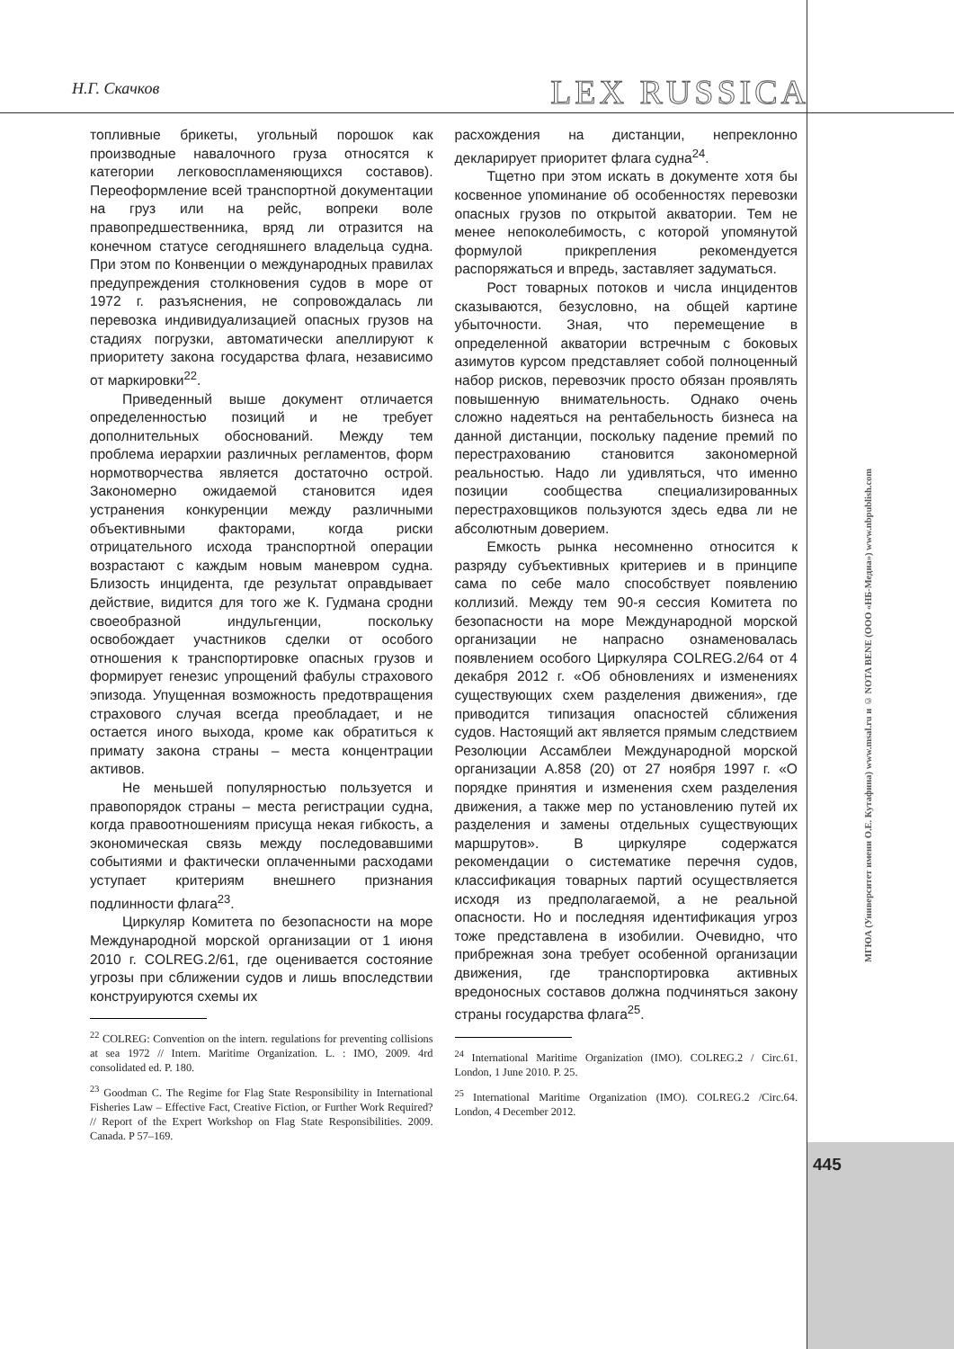Н.Г. Скачков
LEX RUSSICA
топливные брикеты, угольный порошок как производные навалочного груза относятся к категории легковоспламеняющихся составов). Переоформление всей транспортной документации на груз или на рейс, вопреки воле правопредшественника, вряд ли отразится на конечном статусе сегодняшнего владельца судна. При этом по Конвенции о международных правилах предупреждения столкновения судов в море от 1972 г. разъяснения, не сопровождалась ли перевозка индивидуализацией опасных грузов на стадиях погрузки, автоматически апеллируют к приоритету закона государства флага, независимо от маркировки<sup>22</sup>.
Приведенный выше документ отличается определенностью позиций и не требует дополнительных обоснований. Между тем проблема иерархии различных регламентов, форм нормотворчества является достаточно острой. Закономерно ожидаемой становится идея устранения конкуренции между различными объективными факторами, когда риски отрицательного исхода транспортной операции возрастают с каждым новым маневром судна. Близость инцидента, где результат оправдывает действие, видится для того же К. Гудмана сродни своеобразной индульгенции, поскольку освобождает участников сделки от особого отношения к транспортировке опасных грузов и формирует генезис упрощений фабулы страхового эпизода. Упущенная возможность предотвращения страхового случая всегда преобладает, и не остается иного выхода, кроме как обратиться к примату закона страны – места концентрации активов.
Не меньшей популярностью пользуется и правопорядок страны – места регистрации судна, когда правоотношениям присуща некая гибкость, а экономическая связь между последовавшими событиями и фактически оплаченными расходами уступает критериям внешнего признания подлинности флага<sup>23</sup>.
Циркуляр Комитета по безопасности на море Международной морской организации от 1 июня 2010 г. COLREG.2/61, где оценивается состояние угрозы при сближении судов и лишь впоследствии конструируются схемы их
<sup>22</sup> COLREG: Convention on the intern. regulations for preventing collisions at sea 1972 // Intern. Maritime Organization. L. : IMO, 2009. 4rd consolidated ed. P. 180.
<sup>23</sup> Goodman C. The Regime for Flag State Responsibility in International Fisheries Law – Effective Fact, Creative Fiction, or Further Work Required? // Report of the Expert Workshop on Flag State Responsibilities. 2009. Canada. P 57–169.
расхождения на дистанции, непреклонно декларирует приоритет флага судна<sup>24</sup>.
Тщетно при этом искать в документе хотя бы косвенное упоминание об особенностях перевозки опасных грузов по открытой акватории. Тем не менее непоколебимость, с которой упомянутой формулой прикрепления рекомендуется распоряжаться и впредь, заставляет задуматься.
Рост товарных потоков и числа инцидентов сказываются, безусловно, на общей картине убыточности. Зная, что перемещение в определенной акватории встречным с боковых азимутов курсом представляет собой полноценный набор рисков, перевозчик просто обязан проявлять повышенную внимательность. Однако очень сложно надеяться на рентабельность бизнеса на данной дистанции, поскольку падение премий по перестрахованию становится закономерной реальностью. Надо ли удивляться, что именно позиции сообщества специализированных перестраховщиков пользуются здесь едва ли не абсолютным доверием.
Емкость рынка несомненно относится к разряду субъективных критериев и в принципе сама по себе мало способствует появлению коллизий. Между тем 90-я сессия Комитета по безопасности на море Международной морской организации не напрасно ознаменовалась появлением особого Циркуляра COLREG.2/64 от 4 декабря 2012 г. «Об обновлениях и изменениях существующих схем разделения движения», где приводится типизация опасностей сближения судов. Настоящий акт является прямым следствием Резолюции Ассамблеи Международной морской организации A.858 (20) от 27 ноября 1997 г. «О порядке принятия и изменения схем разделения движения, а также мер по установлению путей их разделения и замены отдельных существующих маршрутов». В циркуляре содержатся рекомендации о систематике перечня судов, классификация товарных партий осуществляется исходя из предполагаемой, а не реальной опасности. Но и последняя идентификация угроз тоже представлена в изобилии. Очевидно, что прибрежная зона требует особенной организации движения, где транспортировка активных вредоносных составов должна подчиняться закону страны государства флага<sup>25</sup>.
<sup>24</sup> International Maritime Organization (IMO). COLREG.2 / Circ.61. London, 1 June 2010. P. 25.
<sup>25</sup> International Maritime Organization (IMO). COLREG.2 /Circ.64. London, 4 December 2012.
МГЮА (Университет имени О.Е. Кутафина) www.msal.ru и © NOTA BENE (ООО «НБ-Медиа») www.nbpublish.com
445